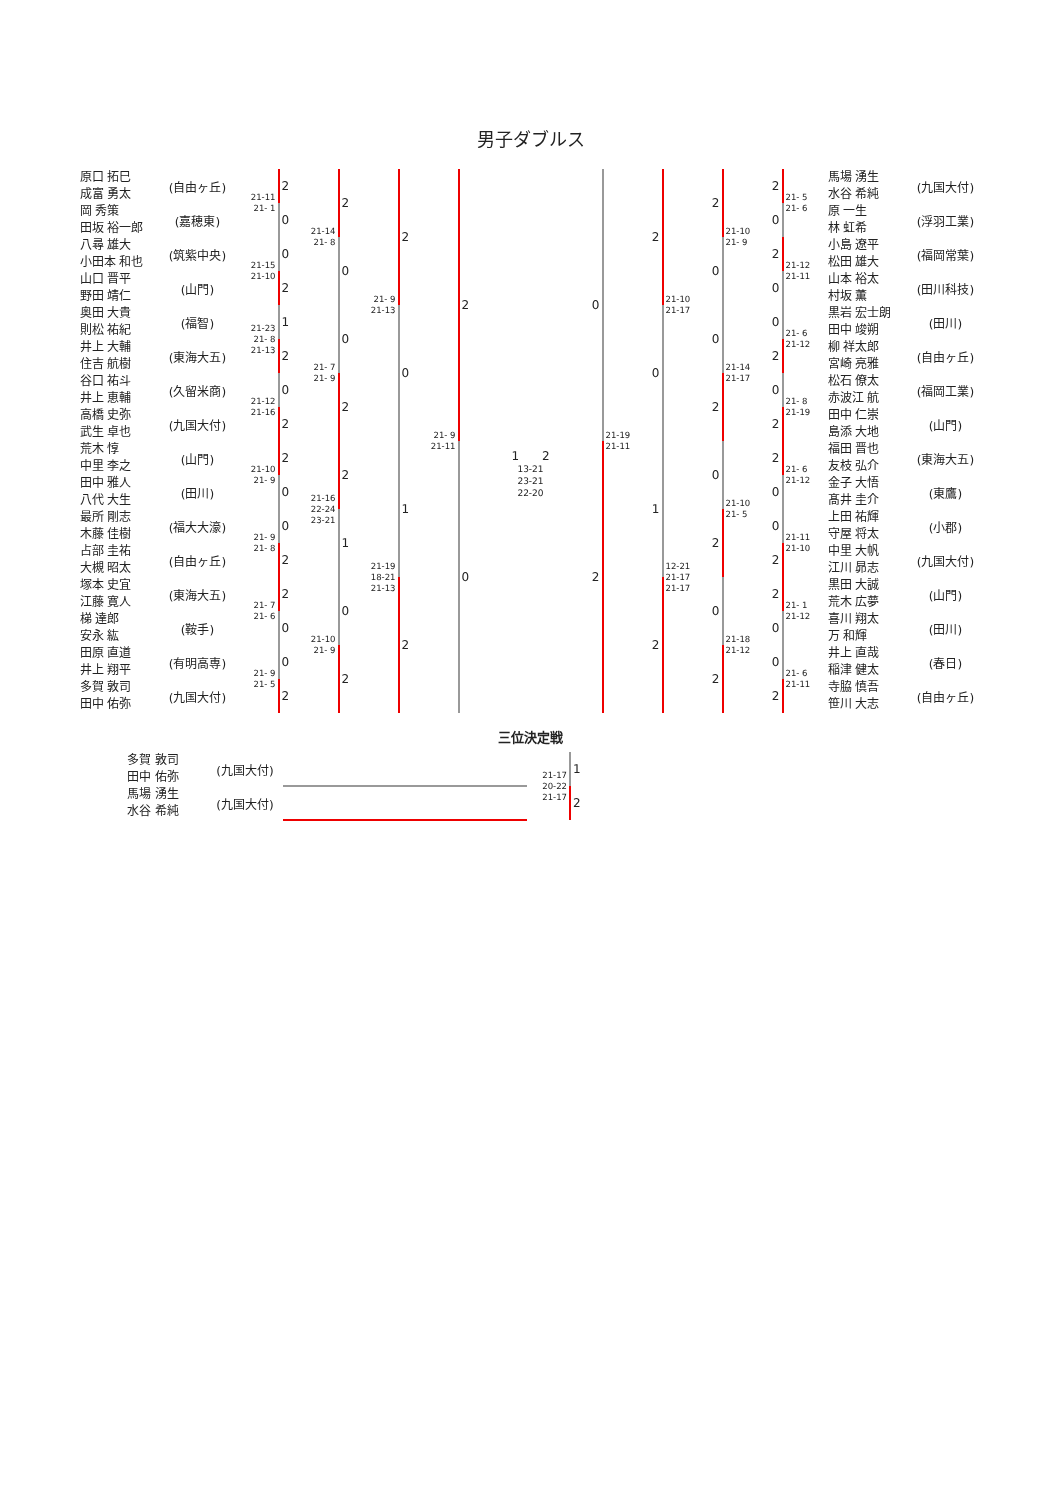男子ダブルス
| 原口 拓巳 成富 勇太 | (自由ヶ丘) | 21-11 21- 1 | 2 | 21-14 21- 8 | 2 | 21- 9 21-13 | 2 | 21- 9 21-11 | 2 |
| 岡 秀策 田坂 裕一郎 | (嘉穂東) | | 0 | | | | | | |
| 八尋 雄大 小田本 和也 | (筑紫中央) | 21-15 21-10 | 0 | | 0 | | | | |
| 山口 晋平 野田 靖仁 | (山門) | | 2 | | | | | | |
| 奥田 大貴 則松 祐紀 | (福智) | 21-23 21- 8 21-13 | 1 | 21- 7 21- 9 | 0 | | 0 | | |
| 井上 大輔 住吉 航樹 | (東海大五) | | 2 | | | | | | |
| 谷口 祐斗 井上 恵輔 | (久留米商) | 21-12 21-16 | 0 | | 2 | | | | |
| 高橋 史弥 武生 卓也 | (九国大付) | | 2 | | | | | | |
| 荒木 惇 中里 李之 | (山門) | 21-10 21- 9 | 2 | 21-16 22-24 23-21 | 2 | 21-19 18-21 21-13 | 1 | | 0 |
| 田中 雅人 八代 大生 | (田川) | | 0 | | | | | | |
| 最所 剛志 木藤 佳樹 | (福大大濠) | 21- 9 21- 8 | 0 | | 1 | | | | |
| 占部 圭祐 大槻 昭太 | (自由ヶ丘) | | 2 | | | | | | |
| 塚本 史宜 江藤 寛人 | (東海大五) | 21- 7 21- 6 | 2 | 21-10 21- 9 | 0 | | 2 | | |
| 梯 達郎 安永 紘 | (鞍手) | | 0 | | | | | | |
| 田原 直道 井上 翔平 | (有明高専) | 21- 9 21- 5 | 0 | | 2 | | | | |
| 多賀 敦司 田中 佑弥 | (九国大付) | | 2 | | | | | | |
1 2
13-21
23-21
22-20
| 0 | 21-19 21-11 | 2 | 21-10 21-17 | 2 | 21-10 21- 9 | 2 | 21- 5 21- 6 | 馬場 湧生 水谷 希純 | (九国大付) |
| | | | | | | 0 | | 原 一生 林 虹希 | (浮羽工業) |
| | | | | 0 | | 2 | 21-12 21-11 | 小島 遼平 松田 雄大 | (福岡常葉) |
| | | | | | | 0 | | 山本 裕太 村坂 薫 | (田川科技) |
| | | 0 | | 0 | 21-14 21-17 | 0 | 21- 6 21-12 | 黒岩 宏士朗 田中 竣朔 | (田川) |
| | | | | | | 2 | | 柳 祥太郎 宮崎 亮雅 | (自由ヶ丘) |
| | | | | 2 | | 0 | 21- 8 21-19 | 松石 僚太 赤波江 航 | (福岡工業) |
| | | | | | | 2 | | 田中 仁崇 島添 大地 | (山門) |
| 2 | | 1 | 12-21 21-17 21-17 | 0 | 21-10 21- 5 | 2 | 21- 6 21-12 | 福田 晋也 友枝 弘介 | (東海大五) |
| | | | | | | 0 | | 金子 大悟 髙井 圭介 | (東鷹) |
| | | | | 2 | | 0 | 21-11 21-10 | 上田 祐輝 守屋 将太 | (小郡) |
| | | | | | | 2 | | 中里 大帆 江川 昴志 | (九国大付) |
| | | 2 | | 0 | 21-18 21-12 | 2 | 21- 1 21-12 | 黒田 大誠 荒木 広夢 | (山門) |
| | | | | | | 0 | | 喜川 翔太 万 和輝 | (田川) |
| | | | | 2 | | 0 | 21- 6 21-11 | 井上 直哉 稲津 健太 | (春日) |
| | | | | | | 2 | | 寺脇 慎吾 笹川 大志 | (自由ヶ丘) |
三位決定戦
| 多賀 敦司 田中 佑弥 | (九国大付) | | 21-17 20-22 21-17 | 1 |
| 馬場 湧生 水谷 希純 | (九国大付) | | | 2 |